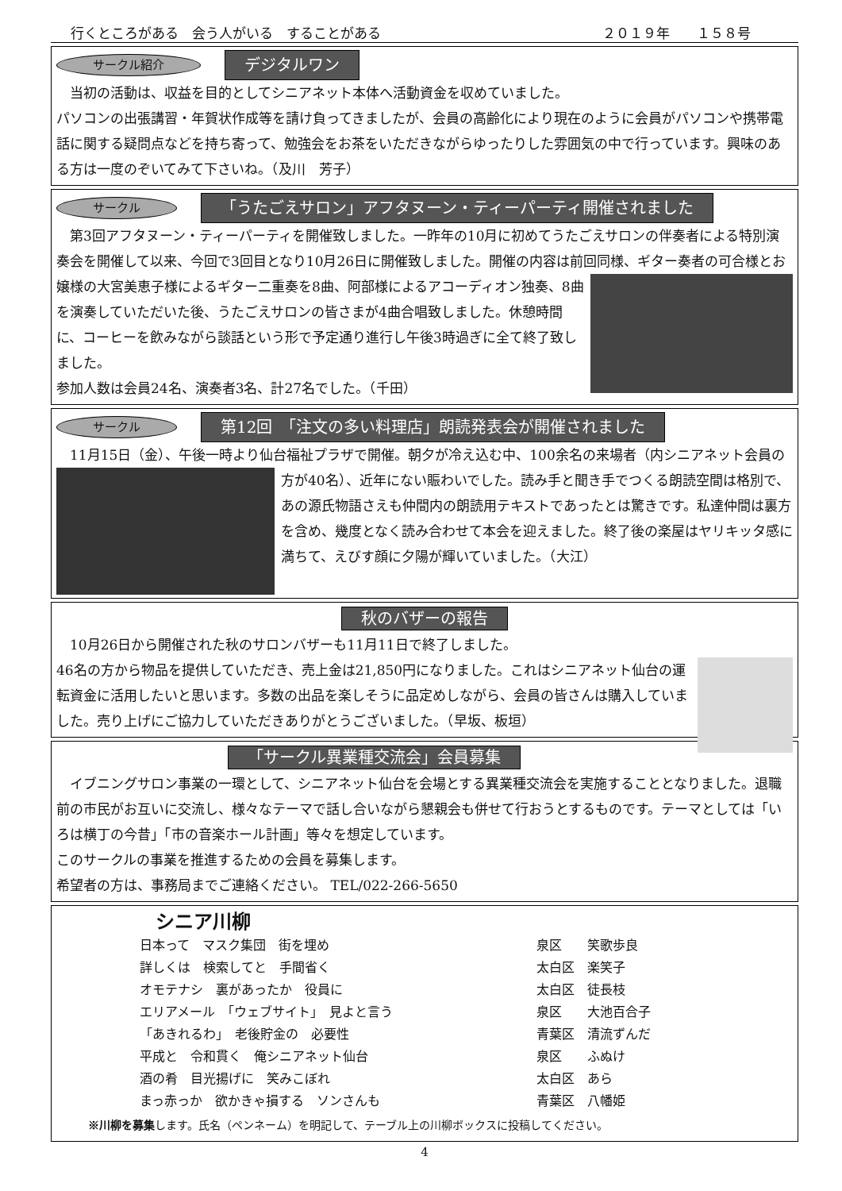行くところがある　会う人がいる　することがある ２０１９年　　１５８号
サークル紹介 デジタルワン
　当初の活動は、収益を目的としてシニアネット本体へ活動資金を収めていました。
パソコンの出張講習・年賀状作成等を請け負ってきましたが、会員の高齢化により現在のように会員がパソコンや携帯電話に関する疑問点などを持ち寄って、勉強会をお茶をいただきながらゆったりした雰囲気の中で行っています。興味のある方は一度のぞいてみて下さいね。（及川　芳子）
サークル 「うたごえサロン」アフタヌーン・ティーパーティ開催されました
　第3回アフタヌーン・ティーパーティを開催致しました。一昨年の10月に初めてうたごえサロンの伴奏者による特別演奏会を開催して以来、今回で3回目となり10月26日に開催致しました。開催の内容は前回
同様、ギター奏者の可合様とお嬢様の大宮美恵子様によるギター二重奏を8曲、阿部様によるアコーディオン独奏、8曲を演奏していただいた後、うたごえサロンの皆さまが4曲合唱致しました。休憩時間に、コーヒーを飲みながら談話という形で予定通り進行し午後3時過ぎに全て終了致しました。
参加人数は会員24名、演奏者3名、計27名でした。（千田）
サークル 第12回　「注文の多い料理店」朗読発表会が開催されました
　11月15日（金）、午後一時より仙台福祉プラザで開催。朝夕が冷え込む中、100余名の来場者（内シ
ニアネット会員の方が40名）、近年にない賑わいでした。読み手と聞き手でつくる朗読空間は格別で、あの源氏物語さえも仲間内の朗読用テキストであったとは驚きです。私達仲間は裏方を含め、幾度となく読み合わせて本会を迎えました。終了後の楽屋はヤリキッタ感に満ちて、えびす顔に夕陽が輝いていました。（大江）
秋のバザーの報告
　10月26日から開催された秋のサロンバザーも11月11日で終了しました。
46名の方から物品を提供していただき、売上金は21,850円になりました。これはシニアネット仙台の運転資金に活用したいと思います。多数の出品を楽しそうに品定めしながら、会員の皆さんは購入していました。売り上げにご協力していただきありがとうございました。（早坂、板垣）
「サークル異業種交流会」会員募集
　イブニングサロン事業の一環として、シニアネット仙台を会場とする異業種交流会を実施することとなりました。退職前の市民がお互いに交流し、様々なテーマで話し合いながら懇親会も併せて行おうとするものです。テーマとしては「いろは横丁の今昔」「市の音楽ホール計画」等々を想定しています。
このサークルの事業を推進するための会員を募集します。
希望者の方は、事務局までご連絡ください。 TEL/022-266-5650
シニア川柳
日本って　マスク集団　街を埋め 泉区　　笑歌歩良 詳しくは　検索してと　手間省く 太白区　楽笑子 オモテナシ　裏があったか　役員に 太白区　徒長枝 エリアメール　「ウェブサイト」　見よと言う 泉区　　大池百合子 「あきれるわ」　老後貯金の　必要性 青葉区　清流ずんだ 平成と　令和貫く　俺シニアネット仙台 泉区　　ふぬけ 酒の肴　目光揚げに　笑みこぼれ 太白区　あら まっ赤っか　欲かきゃ損する　ソンさんも 青葉区　八幡姫
※川柳を募集します。氏名（ペンネーム）を明記して、テーブル上の川柳ボックスに投稿してください。
4